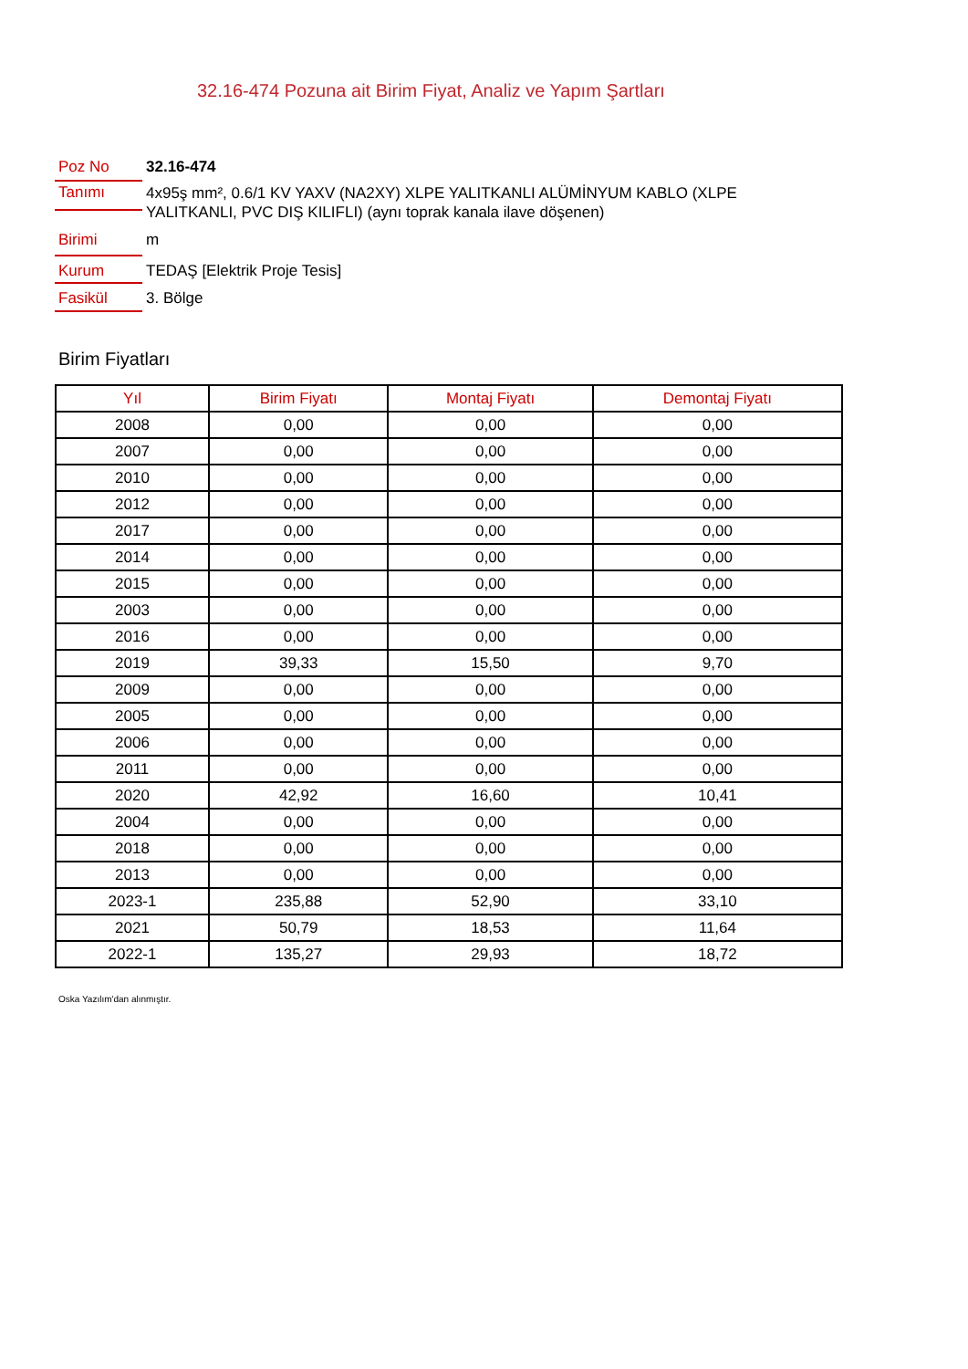32.16-474 Pozuna ait Birim Fiyat, Analiz ve Yapım Şartları
Poz No 32.16-474
Tanımı
4x95ş mm², 0.6/1 KV YAXV (NA2XY) XLPE YALITKANLI ALÜMİNYUM KABLO (XLPE YALITKANLI, PVC DIŞ KILIFLI) (aynı toprak kanala ilave döşenen)
Birimi
m
Kurum
TEDAŞ [Elektrik Proje Tesis]
Fasikül
3. Bölge
Birim Fiyatları
| Yıl | Birim Fiyatı | Montaj Fiyatı | Demontaj Fiyatı |
| --- | --- | --- | --- |
| 2008 | 0,00 | 0,00 | 0,00 |
| 2007 | 0,00 | 0,00 | 0,00 |
| 2010 | 0,00 | 0,00 | 0,00 |
| 2012 | 0,00 | 0,00 | 0,00 |
| 2017 | 0,00 | 0,00 | 0,00 |
| 2014 | 0,00 | 0,00 | 0,00 |
| 2015 | 0,00 | 0,00 | 0,00 |
| 2003 | 0,00 | 0,00 | 0,00 |
| 2016 | 0,00 | 0,00 | 0,00 |
| 2019 | 39,33 | 15,50 | 9,70 |
| 2009 | 0,00 | 0,00 | 0,00 |
| 2005 | 0,00 | 0,00 | 0,00 |
| 2006 | 0,00 | 0,00 | 0,00 |
| 2011 | 0,00 | 0,00 | 0,00 |
| 2020 | 42,92 | 16,60 | 10,41 |
| 2004 | 0,00 | 0,00 | 0,00 |
| 2018 | 0,00 | 0,00 | 0,00 |
| 2013 | 0,00 | 0,00 | 0,00 |
| 2023-1 | 235,88 | 52,90 | 33,10 |
| 2021 | 50,79 | 18,53 | 11,64 |
| 2022-1 | 135,27 | 29,93 | 18,72 |
Oska Yazılım'dan alınmıştır.